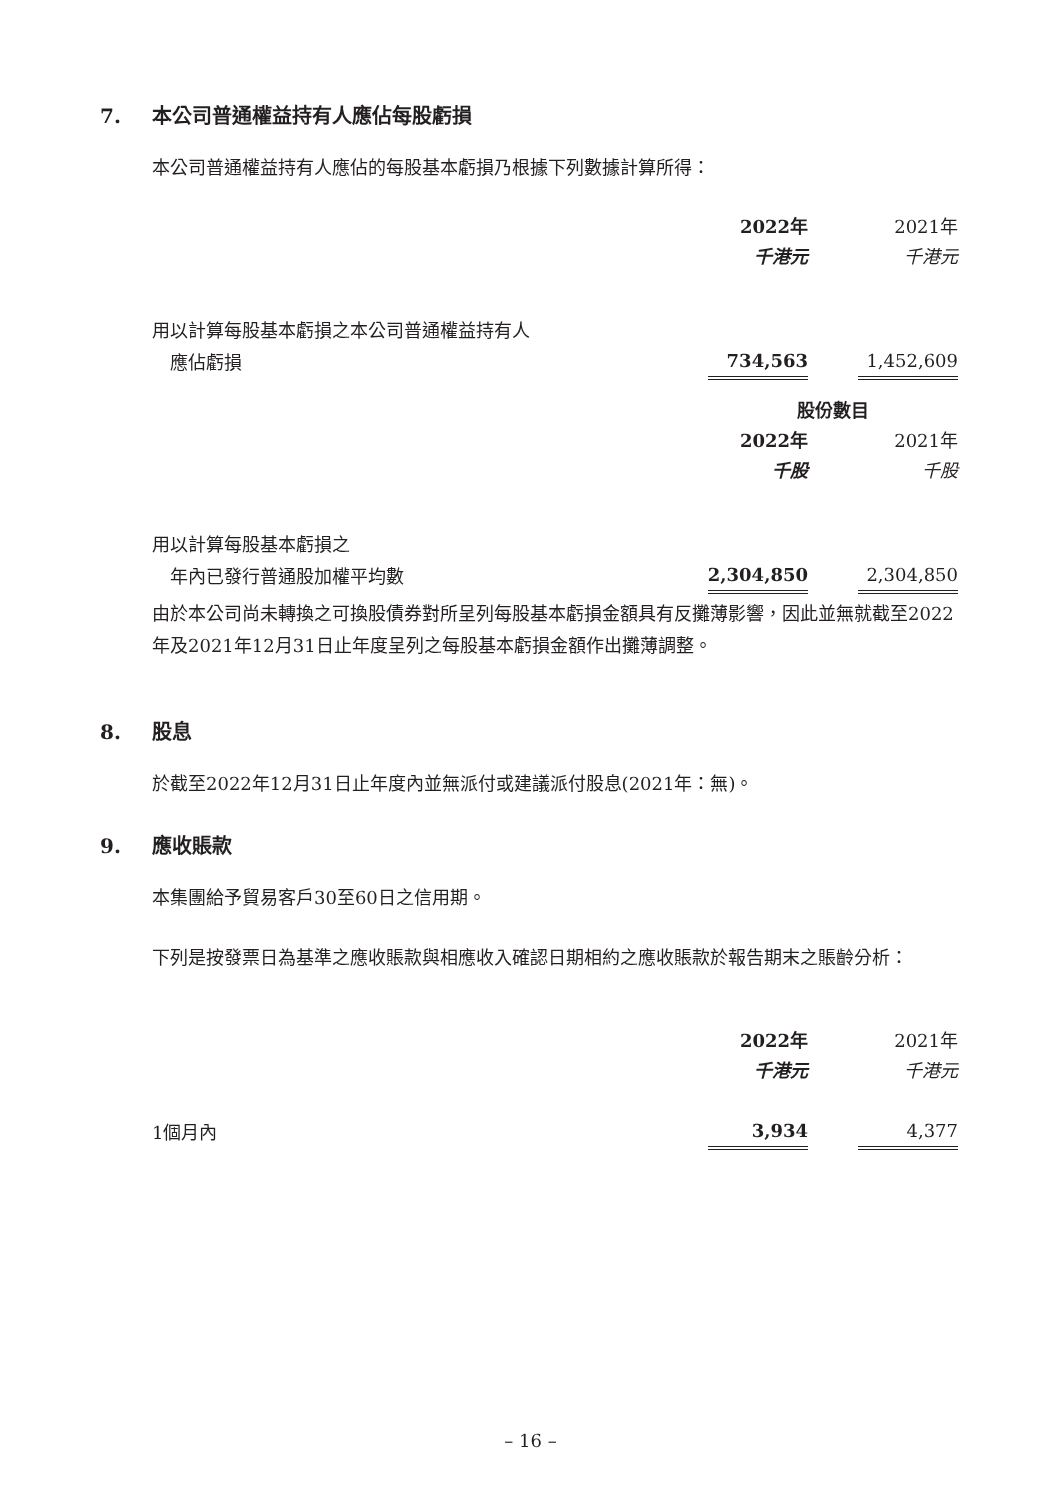7. 本公司普通權益持有人應佔每股虧損
本公司普通權益持有人應佔的每股基本虧損乃根據下列數據計算所得：
| | 2022年 | | 2021年 |
| | 千港元 | | 千港元 |
| 用以計算每股基本虧損之本公司普通權益持有人 | | | |
| 應佔虧損 | 734,563 | | 1,452,609 |
| | 股份數目 | | |
| | 2022年 | | 2021年 |
| | 千股 | | 千股 |
| 用以計算每股基本虧損之 | | | |
| 年內已發行普通股加權平均數 | 2,304,850 | | 2,304,850 |
由於本公司尚未轉換之可換股債券對所呈列每股基本虧損金額具有反攤薄影響，因此並無就截至2022年及2021年12月31日止年度呈列之每股基本虧損金額作出攤薄調整。
8. 股息
於截至2022年12月31日止年度內並無派付或建議派付股息(2021年：無)。
9. 應收賬款
本集團給予貿易客戶30至60日之信用期。
下列是按發票日為基準之應收賬款與相應收入確認日期相約之應收賬款於報告期末之賬齡分析：
| | 2022年 | | 2021年 |
| | 千港元 | | 千港元 |
| 1個月內 | 3,934 | | 4,377 |
– 16 –